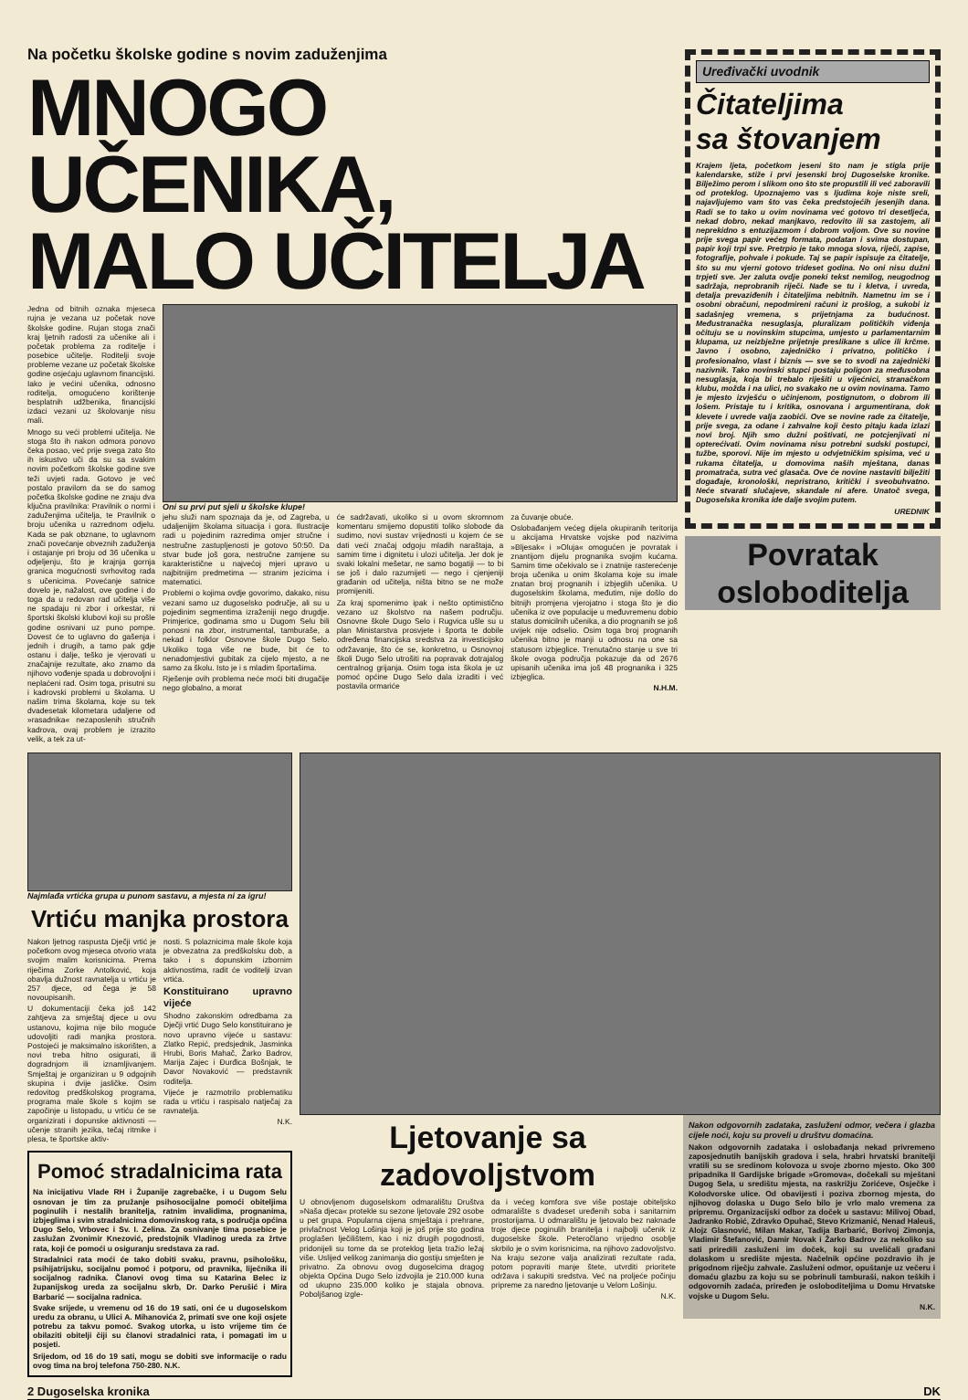Na početku školske godine s novim zaduženjima
MNOGO UČENIKA,
MALO UČITELJA
Jedna od bitnih oznaka mjeseca rujna je vezana uz početak nove školske godine. Rujan stoga znači kraj ljetnih radosti za učenike ali i početak problema za roditelje i posebice učitelje. Roditelji svoje probleme vezane uz početak školske godine osjećaju uglavnom financijski. Iako je većini učenika, odnosno roditelja, omogućeno korištenje besplatnih udžbenika, financijski izdaci vezani uz školovanje nisu mali.
Mnogo su veći problemi učitelja. Ne stoga što ih nakon odmora ponovo čeka posao, već prije svega zato što ih iskustvo uči da su sa svakim novim početkom školske godine sve teži uvjeti rada. Gotovo je već postalo pravilom da se do samog početka školske godine ne znaju dva ključna pravilnika: Pravilnik o normi i zaduženjima učitelja, te Pravilnik o broju učenika u razrednom odjelu. Kada se pak obznane, to uglavnom znači povećanje obveznih zaduženja i ostajanje pri broju od 36 učenika u odjeljenju, što je krajnja gornja granica mogućnosti svrhovitog rada s učenicima. Povećanje satnice dovelo je, nažalost, ove godine i do toga da u redovan rad učitelja više ne spadaju ni zbor i orkestar, ni športski školski klubovi koji su prošle godine osnivani uz puno pompe. Dovest će to uglavno do gašenja i jednih i drugih, a tamo pak gdje ostanu i dalje, teško je vjerovati u značajnije rezultate, ako znamo da njihovo vođenje spada u dobrovoljni i neplaćeni rad. Osim toga, prisutni su i kadrovski problemi u školama. U našim trima školama, koje su tek dvadesetak kilometara udaljene od »rasadnika« nezaposlenih stručnih kadrova, ovaj problem je izrazito velik, a tek za ut-
Oni su prvi put sjeli u školske klupe!
jehu služi nam spoznaja da je, od Zagreba, u udaljenijim školama situacija i gora. Ilustracije radi u pojedinim razredima omjer stručne i nestručne zastupljenosti je gotovo 50:50. Da stvar bude još gora, nestručne zamjene su karakteristične u najvećoj mjeri upravo u najbitnijim predmetima — stranim jezicima i matematici.
Problemi o kojima ovdje govorimo, dakako, nisu vezani samo uz dugoselsko područje, ali su u pojedinim segmentima izraženiji nego drugdje. Primjerice, godinama smo u Dugom Selu bili ponosni na zbor, instrumental, tamburaše, a nekad i folklor Osnovne škole Dugo Selo. Ukoliko toga više ne bude, bit će to nenadomjestivi gubitak za cijelo mjesto, a ne samo za školu. Isto je i s mladim športašima.
Rješenje ovih problema neće moći biti drugačije nego globalno, a morat
će sadržavati, ukoliko si u ovom skromnom komentaru smijemo dopustiti toliko slobode da sudimo, novi sustav vrijednosti u kojem će se dati veći značaj odgoju mladih naraštaja, a samim time i dignitetu i ulozi učitelja. Jer dok je svaki lokalni mešetar, ne samo bogatiji — to bi se još i dalo razumijeti — nego i cjenjeniji građanin od učitelja, ništa bitno se ne može promijeniti.
Za kraj spomenimo ipak i nešto optimistično vezano uz školstvo na našem području. Osnovne škole Dugo Selo i Rugvica ušle su u plan Ministarstva prosvjete i športa te dobile određena financijska sredstva za investicijsko održavanje, što će se, konkretno, u Osnovnoj školi Dugo Selo utrošiti na popravak dotrajalog centralnog grijanja. Osim toga ista škola je uz pomoć općine Dugo Selo dala izraditi i već postavila ormariće
za čuvanje obuće.
Oslobađanjem većeg dijela okupiranih teritorija u akcijama Hrvatske vojske pod nazivima »Bljesak« i »Oluja« omogućen je povratak i znantijom dijelu prognanika svojim kućama. Samim time očekivalo se i znatnije rasterećenje broja učenika u onim školama koje su imale znatan broj prognanih i izbjeglih učenika. U dugoselskim školama, međutim, nije došlo do bitnijh promjena vjerojatno i stoga što je dio učenika iz ove populacije u međuvremenu dobio status domicilnih učenika, a dio prognanih se još uvijek nije odselio. Osim toga broj prognanih učenika bitno je manji u odnosu na one sa statusom izbjeglice. Trenutačno stanje u sve tri škole ovoga područja pokazuje da od 2676 upisanih učenika ima još 48 prognanika i 325 izbjeglica.
N.H.M.
Uređivački uvodnik
Čitateljima
sa štovanjem
Krajem ljeta, početkom jeseni što nam je stigla prije kalendarske, stiže i prvi jesenski broj Dugoselske kronike. Bilježimo perom i slikom ono što ste propustili ili već zaboravili od proteklog. Upoznajemo vas s ljudima koje niste sreli, najavljujemo vam što vas čeka predstojećih jesenjih dana. Radi se to tako u ovim novinama već gotovo tri desetljeća, nekad dobro, nekad manjkavo, redovito ili sa zastojem, ali neprekidno s entuzijazmom i dobrom voljom. Ove su novine prije svega papir većeg formata, podatan i svima dostupan, papir koji trpi sve. Pretrpio je tako mnoga slova, riječi, zapise, fotografije, pohvale i pokude. Taj se papir ispisuje za čitatelje, što su mu vjerni gotovo trideset godina. No oni nisu dužni trpjeti sve. Jer zaluta ovdje poneki tekst nemilog, neugodnog sadržaja, neprobranih riječi. Nađe se tu i kletva, i uvreda, detalja prevaziđenih i čitateljima nebitnih. Nametnu im se i osobni obračuni, nepodmireni računi iz prošlog, a sukobi iz sadašnjeg vremena, s prijetnjama za budućnost. Međustranačka nesuglasja, pluralizam političkih viđenja očituju se u novinskim stupcima, umjesto u parlamentarnim klupama, uz neizbježne prijetnje preslikane s ulice ili krčme. Javno i osobno, zajedničko i privatno, političko i profesionalno, vlast i biznis — sve se to svodi na zajednički nazivnik. Tako novinski stupci postaju poligon za međusobna nesuglasja, koja bi trebalo riješiti u vijećnici, stranačkom klubu, možda i na ulici, no svakako ne u ovim novinama. Tamo je mjesto izvješću o učinjenom, postignutom, o dobrom ili lošem. Pristaje tu i kritika, osnovana i argumentirana, dok klevete i uvrede valja zaobići. Ove se novine rade za čitatelje, prije svega, za odane i zahvalne koji često pitaju kada izlazi novi broj. Njih smo dužni poštivati, ne potcjenjivati ni opterećivati. Ovim novinama nisu potrebni sudski postupci, tužbe, sporovi. Nije im mjesto u odvjetničkim spisima, već u rukama čitatelja, u domovima naših mještana, danas promatrača, sutra već glasača. Ove će novine nastaviti bilježiti događaje, kronološki, nepristrano, kritički i sveobuhvatno. Neće stvarati slučajeve, skandale ni afere. Unatoč svega, Dugoselska kronika ide dalje svojim putem.
UREDNIK
Povratak osloboditelja
Najmlađa vrtićka grupa u punom sastavu, a mjesta ni za igru!
Vrtiću manjka prostora
Nakon ljetnog raspusta Dječji vrtić je početkom ovog mjeseca otvorio vrata svojim malim korisnicima. Prema riječima Zorke Antolković, koja obavlja dužnost ravnatelja u vrtiću je 257 djece, od čega je 58 novoupisanih.
U dokumentaciji čeka još 142 zahtjeva za smještaj djece u ovu ustanovu, kojima nije bilo moguće udovoljiti radi manjka prostora. Postojeći je maksimalno iskorišten, a novi treba hitno osigurati, ili dogradnjom ili iznamljivanjem. Smještaj je organiziran u 9 odgojnih skupina i dvije jasličke. Osim redovitog predškolskog programa, programa male škole s kojim se započinje u listopadu, u vrtiću će se organizirati i dopunske aktivnosti — učenje stranih jezika, tečaj ritmike i plesa, te športske aktiv-
nosti. S polaznicima male škole koja je obvezatna za predškolsku dob, a tako i s dopunskim izbornim aktivnostima, radit će voditelji izvan vrtića.
Konstituirano upravno vijeće
Shodno zakonskim odredbama za Dječji vrtić Dugo Selo konstituirano je novo upravno vijeće u sastavu: Zlatko Repić, predsjednik, Jasminka Hrubi, Boris Mahač, Žarko Badrov, Marija Zajec i Đurđica Bošnjak, te Davor Novaković — predstavnik roditelja.
Vijeće je razmotrilo problematiku rada u vrtiću i raspisalo natječaj za ravnatelja.
N.K.
Pomoć stradalnicima rata
Na inicijativu Vlade RH i Županije zagrebačke, i u Dugom Selu osnovan je tim za pružanje psihosocijalne pomoći obiteljima poginulih i nestalih branitelja, ratnim invalidima, prognanima, izbjeglima i svim stradalnicima domovinskog rata, s područja općina Dugo Selo, Vrbovec i Sv. I. Zelina. Za osnivanje tima posebice je zaslužan Zvonimir Knezović, predstojnik Vladinog ureda za žrtve rata, koji će pomoći u osiguranju sredstava za rad.
Stradalnici rata moći će tako dobiti svaku, pravnu, psihološku, psihijatrijsku, socijalnu pomoć i potporu, od pravnika, liječnika ili socijalnog radnika. Članovi ovog tima su Katarina Belec iz županijskog ureda za socijalnu skrb, Dr. Darko Perušić i Mira Barbarić — socijalna radnica.
Svake srijede, u vremenu od 16 do 19 sati, oni će u dugoselskom uredu za obranu, u Ulici A. Mihanovića 2, primati sve one koji osjete potrebu za takvu pomoć. Svakog utorka, u isto vrijeme tim će obilaziti obitelji čiji su članovi stradalnici rata, i pomagati im u posjeti.
Srijedom, od 16 do 19 sati, mogu se dobiti sve informacije o radu ovog tima na broj telefona 750-280. N.K.
Ljetovanje sa zadovoljstvom
U obnovljenom dugoselskom odmaralištu Društva »Naša djeca« protekle su sezone ljetovale 292 osobe u pet grupa. Popularna cijena smještaja i prehrane, privlačnost Velog Lošinja koji je još prije sto godina proglašen lječilištem, kao i niz drugih pogodnosti, pridonijeli su tome da se proteklog ljeta tražio ležaj više. Uslijed velikog zanimanja dio gostiju smješten je privatno. Za obnovu ovog dugoselcima dragog objekta Općina Dugo Selo izdvojila je 210.000 kuna od ukupno 235.000 koliko je stajala obnova. Poboljšanog izgle-
da i većeg komfora sve više postaje obiteljsko odmaralište s dvadeset uređenih soba i sanitarnim prostorijama. U odmaralištu je ljetovalo bez naknade troje djece poginulih branitelja i najbolji učenik iz dugoselske škole. Peteročlano vrijedno osoblje skrbilo je o svim korisnicima, na njihovo zadovoljstvo. Na kraju sezone valja analizirati rezultate rada, potom popraviti manje štete, utvrditi prioritete održava i sakupiti sredstva. Već na proljeće počinju pripreme za naredno ljetovanje u Velom Lošinju.
N.K.
Nakon odgovornih zadataka, zasluženi odmor, večera i glazba cijele noći, koju su proveli u društvu domaćina.
Nakon odgovornih zadataka i oslobađanja nekad privremeno zaposjednutih banijskih gradova i sela, hrabri hrvatski branitelji vratili su se sredinom kolovoza u svoje zborno mjesto. Oko 300 pripadnika II Gardijske brigade »Gromova«, dočekali su mještani Dugog Sela, u središtu mjesta, na raskrižju Zorićeve, Osječke i Kolodvorske ulice. Od obavijesti i poziva zbornog mjesta, do njihovog dolaska u Dugo Selo bilo je vrlo malo vremena za pripremu. Organizacijski odbor za doček u sastavu: Milivoj Obad, Jadranko Robić, Zdravko Opuhač, Stevo Krizmanić, Nenad Haleuš, Alojz Glasnović, Milan Makar, Tadija Barbarić, Borivoj Zimonja, Vladimir Štefanović, Damir Novak i Žarko Badrov za nekoliko su sati priredili zasluženi im doček, koji su uveličali građani dolaskom u središte mjesta. Načelnik općine pozdravio ih je prigodnom riječju zahvale. Zasluženi odmor, opuštanje uz večeru i domaću glazbu za koju su se pobrinuli tamburaši, nakon teških i odgovornih zadaća, priređen je osloboditeljima u Domu Hrvatske vojske u Dugom Selu.
N.K.
2 Dugoselska kronika DK